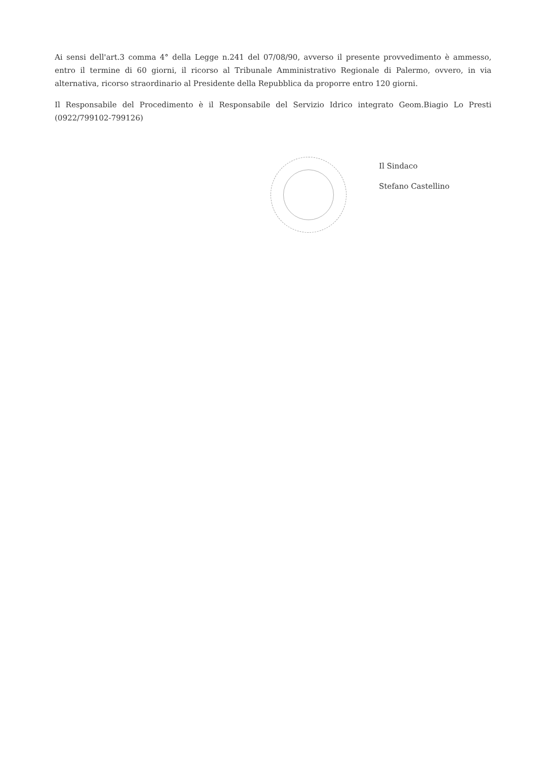Ai sensi dell'art.3 comma 4° della Legge n.241 del 07/08/90, avverso il presente provvedimento è ammesso, entro il termine di 60 giorni, il ricorso al Tribunale Amministrativo Regionale di Palermo, ovvero, in via alternativa, ricorso straordinario al Presidente della Repubblica da proporre entro 120 giorni.
Il Responsabile del Procedimento è il Responsabile del Servizio Idrico integrato Geom.Biagio Lo Presti (0922/799102-799126)
Il Sindaco
Stefano Castellino